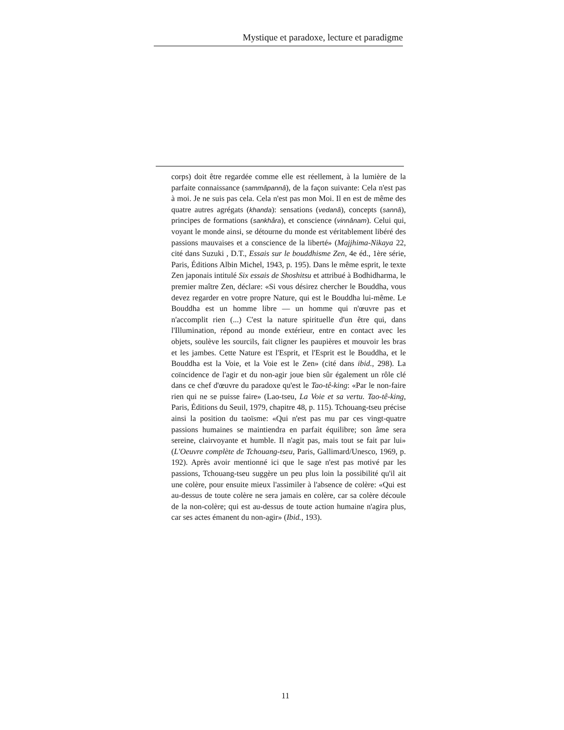Mystique et paradoxe, lecture et paradigme
corps) doit être regardée comme elle est réellement, à la lumière de la parfaite connaissance (sammâpannâ), de la façon suivante: Cela n'est pas à moi. Je ne suis pas cela. Cela n'est pas mon Moi. Il en est de même des quatre autres agrégats (khanda): sensations (vedanâ), concepts (sannâ), principes de formations (sankhåra), et conscience (vinnânam). Celui qui, voyant le monde ainsi, se détourne du monde est véritablement libéré des passions mauvaises et a conscience de la liberté» (Majjhima-Nikaya 22, cité dans Suzuki , D.T., Essais sur le bouddhisme Zen, 4e éd., 1ère série, Paris, Éditions Albin Michel, 1943, p. 195). Dans le même esprit, le texte Zen japonais intitulé Six essais de Shoshitsu et attribué à Bodhidharma, le premier maître Zen, déclare: «Si vous désirez chercher le Bouddha, vous devez regarder en votre propre Nature, qui est le Bouddha lui-même. Le Bouddha est un homme libre — un homme qui n'œuvre pas et n'accomplit rien (...) C'est la nature spirituelle d'un être qui, dans l'Illumination, répond au monde extérieur, entre en contact avec les objets, soulève les sourcils, fait cligner les paupières et mouvoir les bras et les jambes. Cette Nature est l'Esprit, et l'Esprit est le Bouddha, et le Bouddha est la Voie, et la Voie est le Zen» (cité dans ibid., 298). La coïncidence de l'agir et du non-agir joue bien sûr également un rôle clé dans ce chef d'œuvre du paradoxe qu'est le Tao-tê-king: «Par le non-faire rien qui ne se puisse faire» (Lao-tseu, La Voie et sa vertu. Tao-tê-king, Paris, Éditions du Seuil, 1979, chapitre 48, p. 115). Tchouang-tseu précise ainsi la position du taoïsme: «Qui n'est pas mu par ces vingt-quatre passions humaines se maintiendra en parfait équilibre; son âme sera sereine, clairvoyante et humble. Il n'agit pas, mais tout se fait par lui» (L'Oeuvre complète de Tchouang-tseu, Paris, Gallimard/Unesco, 1969, p. 192). Après avoir mentionné ici que le sage n'est pas motivé par les passions, Tchouang-tseu suggère un peu plus loin la possibilité qu'il ait une colère, pour ensuite mieux l'assimiler à l'absence de colère: «Qui est au-dessus de toute colère ne sera jamais en colère, car sa colère découle de la non-colère; qui est au-dessus de toute action humaine n'agira plus, car ses actes émanent du non-agir» (Ibid., 193).
11